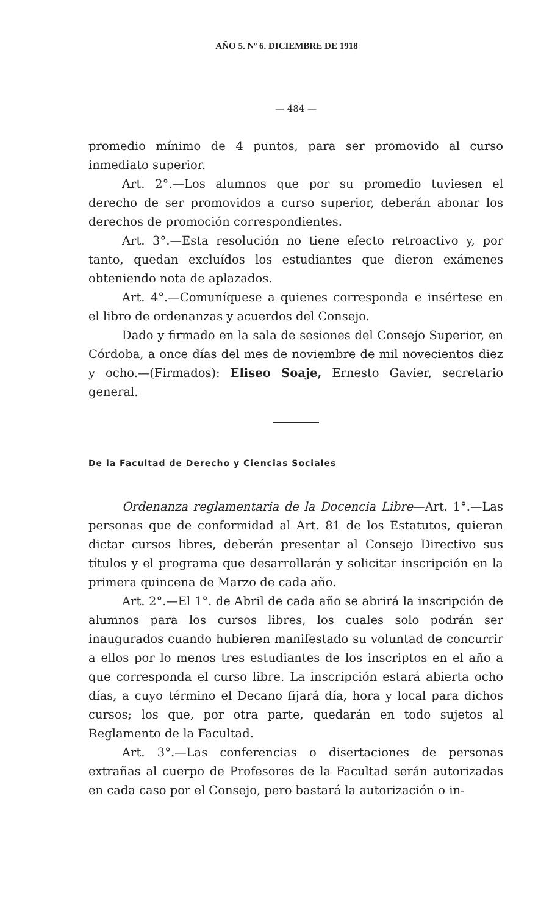AÑO 5. Nº 6. DICIEMBRE DE 1918
— 484 —
promedio mínimo de 4 puntos, para ser promovido al curso inmediato superior.
Art. 2°.—Los alumnos que por su promedio tuviesen el derecho de ser promovidos a curso superior, deberán abonar los derechos de promoción correspondientes.
Art. 3°.—Esta resolución no tiene efecto retroactivo y, por tanto, quedan excluídos los estudiantes que dieron exámenes obteniendo nota de aplazados.
Art. 4°.—Comuníquese a quienes corresponda e insértese en el libro de ordenanzas y acuerdos del Consejo.
Dado y firmado en la sala de sesiones del Consejo Superior, en Córdoba, a once días del mes de noviembre de mil novecientos diez y ocho.—(Firmados): Eliseo Soaje, Ernesto Gavier, secretario general.
De la Facultad de Derecho y Ciencias Sociales
Ordenanza reglamentaria de la Docencia Libre—Art. 1°.—Las personas que de conformidad al Art. 81 de los Estatutos, quieran dictar cursos libres, deberán presentar al Consejo Directivo sus títulos y el programa que desarrollarán y solicitar inscripción en la primera quincena de Marzo de cada año.
Art. 2°.—El 1°. de Abril de cada año se abrirá la inscripción de alumnos para los cursos libres, los cuales solo podrán ser inaugurados cuando hubieren manifestado su voluntad de concurrir a ellos por lo menos tres estudiantes de los inscriptos en el año a que corresponda el curso libre. La inscripción estará abierta ocho días, a cuyo término el Decano fijará día, hora y local para dichos cursos; los que, por otra parte, quedarán en todo sujetos al Reglamento de la Facultad.
Art. 3°.—Las conferencias o disertaciones de personas extrañas al cuerpo de Profesores de la Facultad serán autorizadas en cada caso por el Consejo, pero bastará la autorización o in-